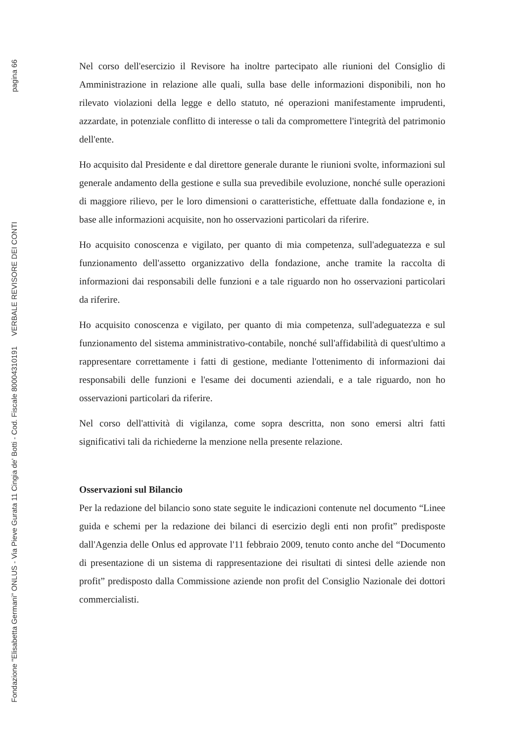Fondazione "Elisabetta Germani" ONLUS - Via Pieve Gurata 11 Cingia de' Botti - Cod. Fiscale 80004310191 VERBALE REVISORE DEI CONTI pagina 66
Nel corso dell'esercizio il Revisore ha inoltre partecipato alle riunioni del Consiglio di Amministrazione in relazione alle quali, sulla base delle informazioni disponibili, non ho rilevato violazioni della legge e dello statuto, né operazioni manifestamente imprudenti, azzardate, in potenziale conflitto di interesse o tali da compromettere l'integrità del patrimonio dell'ente.
Ho acquisito dal Presidente e dal direttore generale durante le riunioni svolte, informazioni sul generale andamento della gestione e sulla sua prevedibile evoluzione, nonché sulle operazioni di maggiore rilievo, per le loro dimensioni o caratteristiche, effettuate dalla fondazione e, in base alle informazioni acquisite, non ho osservazioni particolari da riferire.
Ho acquisito conoscenza e vigilato, per quanto di mia competenza, sull'adeguatezza e sul funzionamento dell'assetto organizzativo della fondazione, anche tramite la raccolta di informazioni dai responsabili delle funzioni e a tale riguardo non ho osservazioni particolari da riferire.
Ho acquisito conoscenza e vigilato, per quanto di mia competenza, sull'adeguatezza e sul funzionamento del sistema amministrativo-contabile, nonché sull'affidabilità di quest'ultimo a rappresentare correttamente i fatti di gestione, mediante l'ottenimento di informazioni dai responsabili delle funzioni e l'esame dei documenti aziendali, e a tale riguardo, non ho osservazioni particolari da riferire.
Nel corso dell'attività di vigilanza, come sopra descritta, non sono emersi altri fatti significativi tali da richiederne la menzione nella presente relazione.
Osservazioni sul Bilancio
Per la redazione del bilancio sono state seguite le indicazioni contenute nel documento “Linee guida e schemi per la redazione dei bilanci di esercizio degli enti non profit” predisposte dall'Agenzia delle Onlus ed approvate l'11 febbraio 2009, tenuto conto anche del “Documento di presentazione di un sistema di rappresentazione dei risultati di sintesi delle aziende non profit” predisposto dalla Commissione aziende non profit del Consiglio Nazionale dei dottori commercialisti.